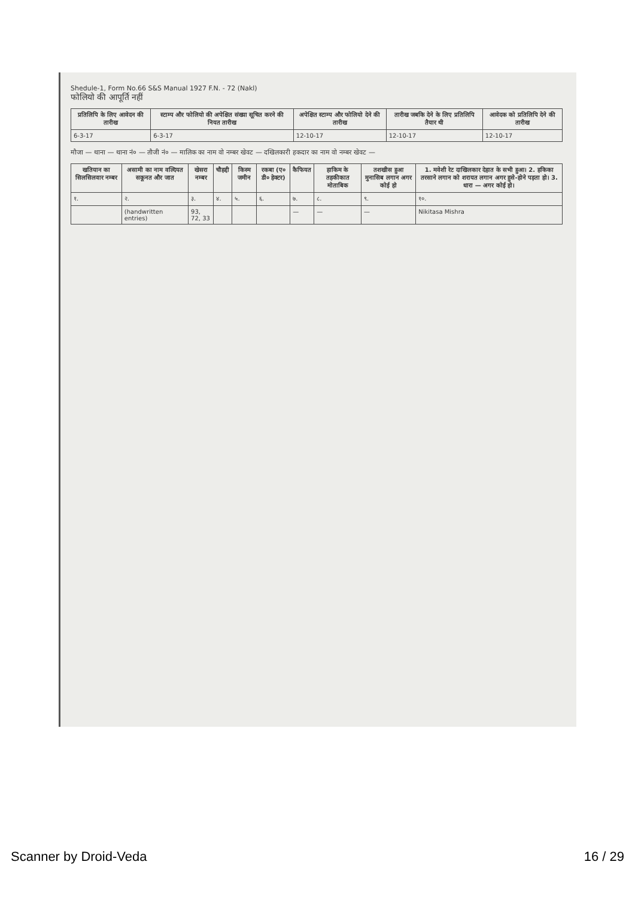Shedule-1, Form No.66 S&S Manual 1927 F.N. - 72 (Nakl)
फोलियो की आपूर्ति नहीं
| प्रतिलिपि के लिए आवेदन की तारीख | स्टाम्प और फोलियो की अपेक्षित संख्या सूचित करने की नियत तारीख | अपेक्षित स्टाम्प और फोलियो देने की तारीख | तारीख जबकि देने के लिए प्रतिलिपि तैयार थी | आवेदक को प्रतिलिपि देने की तारीख |
| --- | --- | --- | --- | --- |
| 6-3-17 | 6-3-17 | 12-10-17 | 12-10-17 | 12-10-17 |
मौजा — थाना — थाना नं० — तौजी नं० — मालिक का नाम वो नम्बर खेवट — दखिलकारी हकदार का नाम वो नम्बर खेवट —
| खतियान का सिलसिलवार नम्बर | असामी का नाम वल्दियत सकूनत और जात | खेसरा नम्बर | चौहद्दी | किस्म जमीन | रकबा (ए० डी० हेक्टर) | कैफियत | हाकिम के तहकीकात मोताबिक | तशखीस हुआ मुनासिब लगान अगर कोई हो | 1. मवेशी रेट दाखिलकार देहात के सभी हुआ। 2. हकिका तरसाने लगान को शरायत लगान अगर हुसे-होने पड़ता हो। 3. धारा — अगर कोई हो। |
| --- | --- | --- | --- | --- | --- | --- | --- | --- | --- |
| १. | २. | ३. | ४. | ५. | ६. | ७. | ८. | ९. | १०. |
| | (handwritten entries) | 93, 72, 33 | | | | — | — | — | Nikitasa Mishra |
Scanner by Droid-Veda 16 / 29